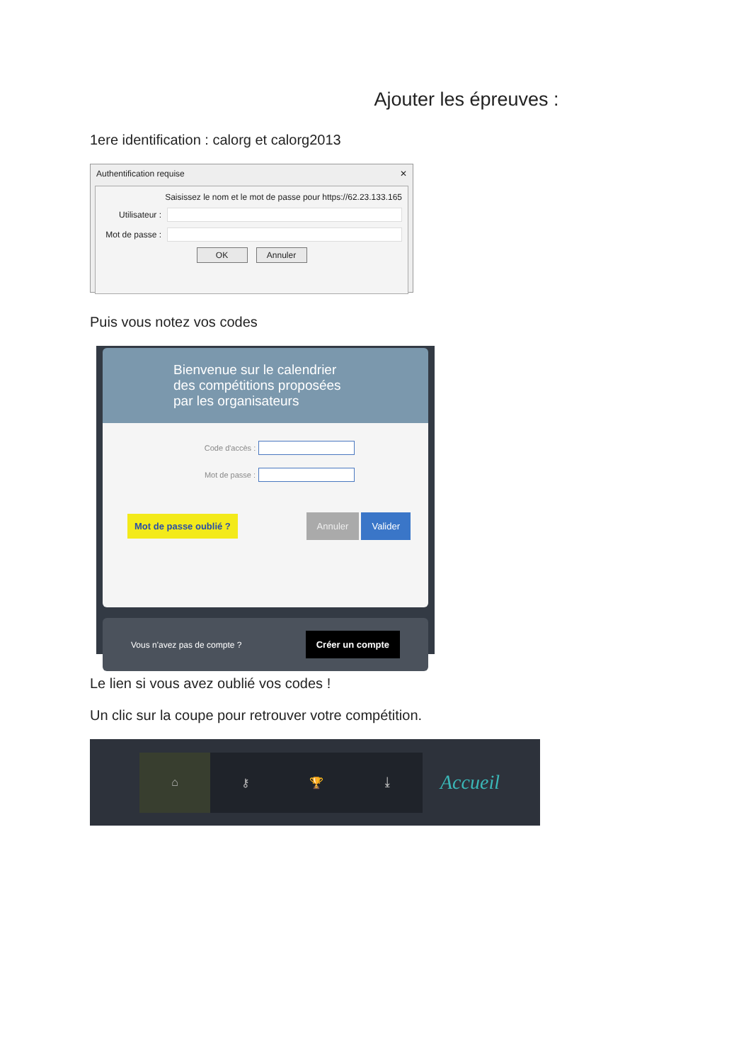Ajouter les épreuves :
1ere identification : calorg et calorg2013
Authentification requise ✕
Saisissez le nom et le mot de passe pour https://62.23.133.165
Utilisateur :
Mot de passe :
OK Annuler
Puis vous notez vos codes
Bienvenue sur le calendrier
des compétitions proposées
par les organisateurs
Code d'accès :
Mot de passe :
Mot de passe oublié ? Annuler Valider
Vous n'avez pas de compte ? Créer un compte
Le lien si vous avez oublié vos codes !
Un clic sur la coupe pour retrouver votre compétition.
⌂ ⚷ 🏆 ⤓
Accueil